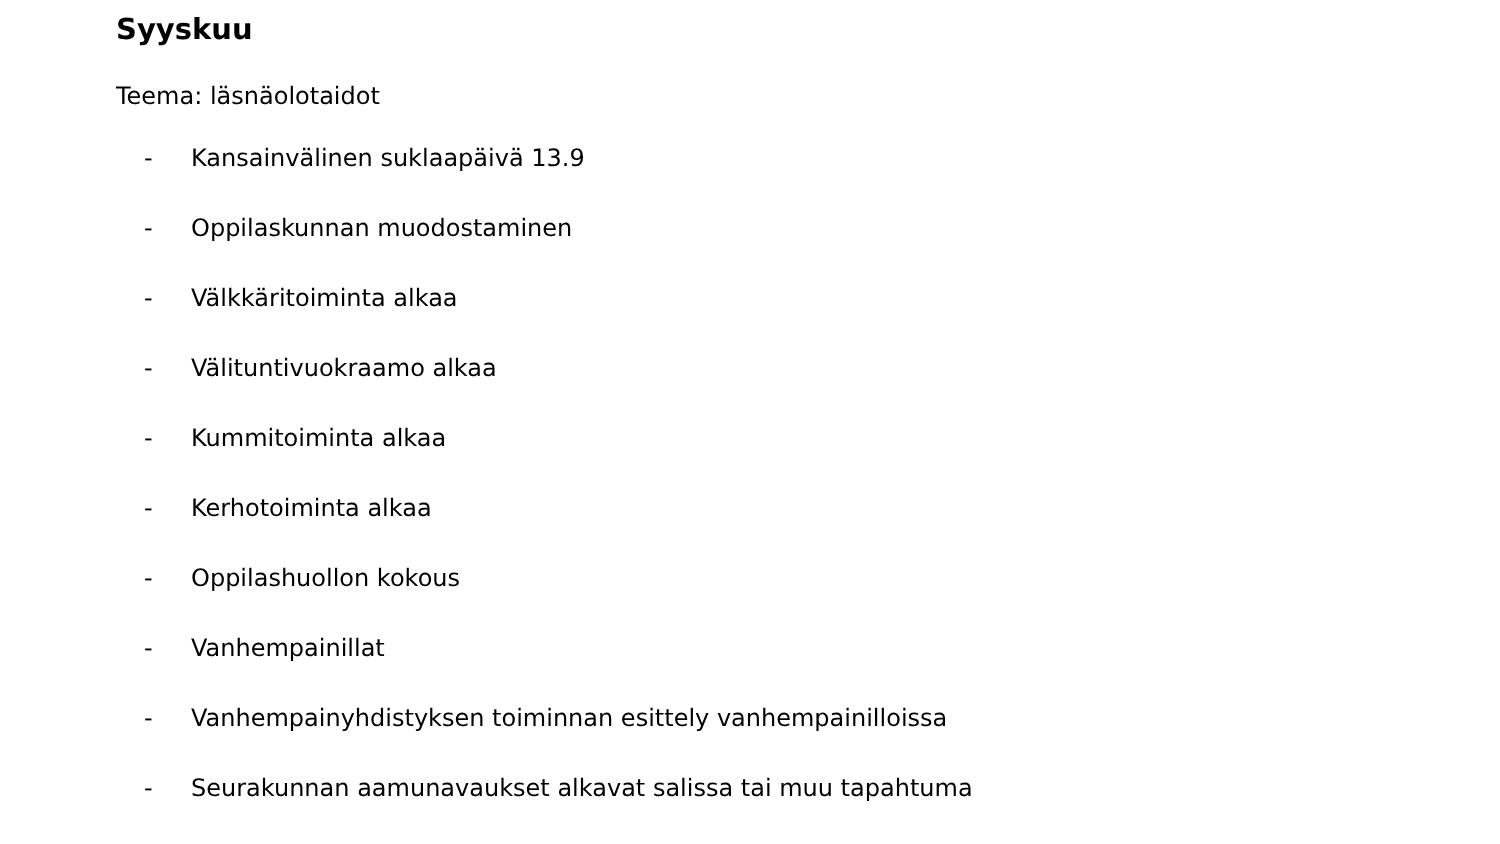Syyskuu
Teema: läsnäolotaidot
- Kansainvälinen suklaapäivä 13.9
- Oppilaskunnan muodostaminen
- Välkkäritoiminta alkaa
- Välituntivuokraamo alkaa
- Kummitoiminta alkaa
- Kerhotoiminta alkaa
- Oppilashuollon kokous
- Vanhempainillat
- Vanhempainyhdistyksen toiminnan esittely vanhempainilloissa
- Seurakunnan aamunavaukset alkavat salissa tai muu tapahtuma